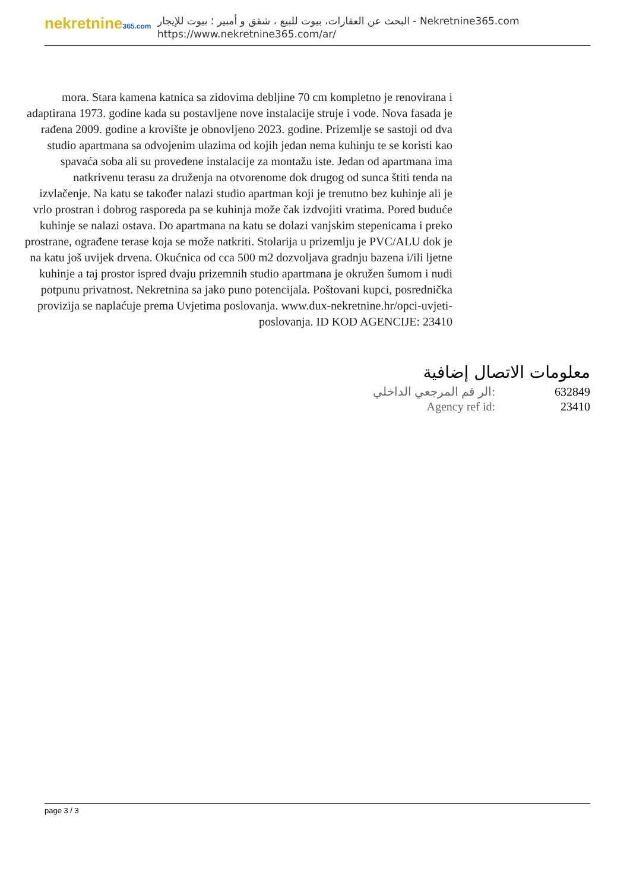nekretnine365.com
البحث عن العقارات، بيوت للبيع ، شقق و أمبير ؛ بيوت للإيجار - Nekretnine365.com
https://www.nekretnine365.com/ar/
mora. Stara kamena katnica sa zidovima debljine 70 cm kompletno je renovirana i adaptirana 1973. godine kada su postavljene nove instalacije struje i vode. Nova fasada je rađena 2009. godine a krovište je obnovljeno 2023. godine. Prizemlje se sastoji od dva studio apartmana sa odvojenim ulazima od kojih jedan nema kuhinju te se koristi kao spavaća soba ali su provedene instalacije za montažu iste. Jedan od apartmana ima natkrivenu terasu za druženja na otvorenome dok drugog od sunca štiti tenda na izvlačenje. Na katu se također nalazi studio apartman koji je trenutno bez kuhinje ali je vrlo prostran i dobrog rasporeda pa se kuhinja može čak izdvojiti vratima. Pored buduće kuhinje se nalazi ostava. Do apartmana na katu se dolazi vanjskim stepenicama i preko prostrane, ograđene terase koja se može natkriti. Stolarija u prizemlju je PVC/ALU dok je na katu još uvijek drvena. Okućnica od cca 500 m2 dozvoljava gradnju bazena i/ili ljetne kuhinje a taj prostor ispred dvaju prizemnih studio apartmana je okružen šumom i nudi potpunu privatnost. Nekretnina sa jako puno potencijala. Poštovani kupci, posrednička provizija se naplaćuje prema Uvjetima poslovanja. www.dux-nekretnine.hr/opci-uvjeti-poslovanja. ID KOD AGENCIJE: 23410
معلومات الاتصال إضافية
| الر قم المرجعي الداخلي: | 632849 |
| Agency ref id: | 23410 |
page 3 / 3